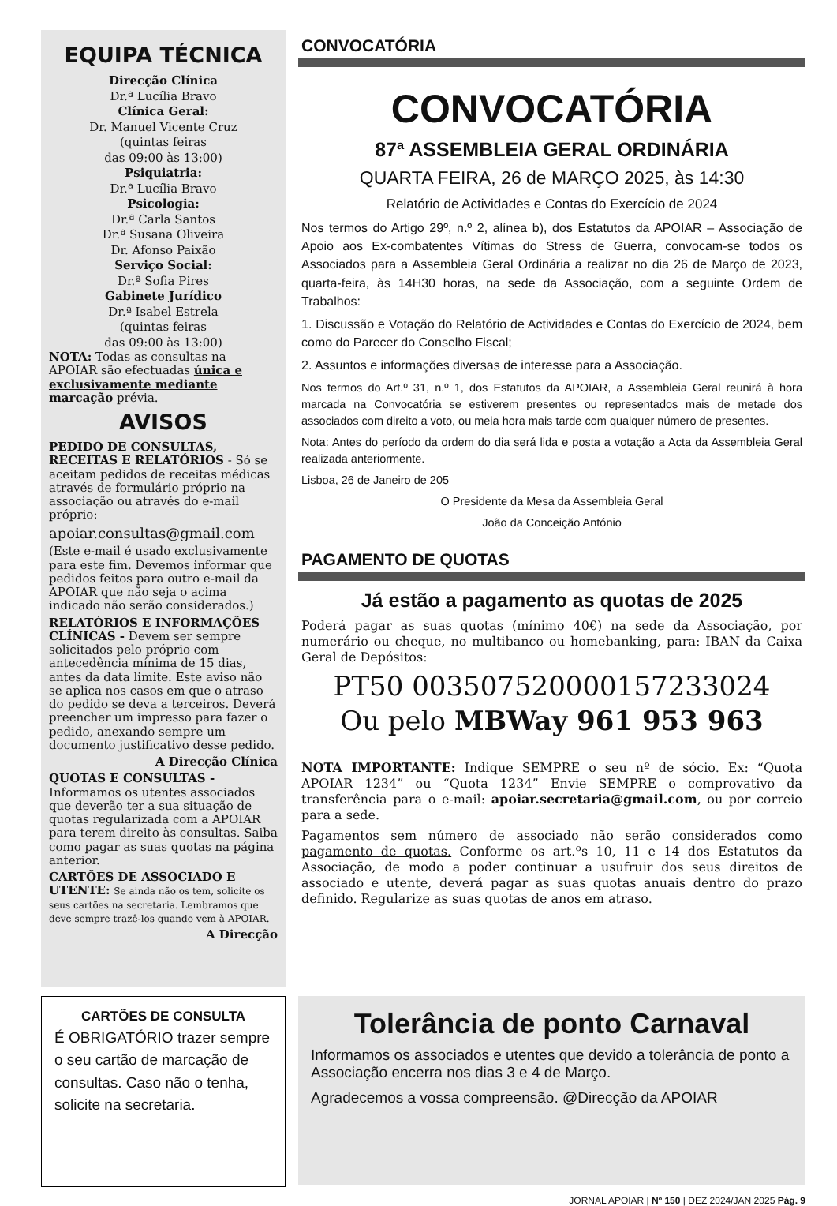EQUIPA TÉCNICA
Direcção Clínica
Dr.ª Lucília Bravo
Clínica Geral:
Dr. Manuel Vicente Cruz
(quintas feiras
das 09:00 às 13:00)
Psiquiatria:
Dr.ª Lucília Bravo
Psicologia:
Dr.ª Carla Santos
Dr.ª Susana Oliveira
Dr. Afonso Paixão
Serviço Social:
Dr.ª Sofia Pires
Gabinete Jurídico
Dr.ª Isabel Estrela
(quintas feiras
das 09:00 às 13:00)
NOTA: Todas as consultas na APOIAR são efectuadas única e exclusivamente mediante marcação prévia.
AVISOS
PEDIDO DE CONSULTAS, RECEITAS E RELATÓRIOS - Só se aceitam pedidos de receitas médicas através de formulário próprio na associação ou através do e-mail próprio:
apoiar.consultas@gmail.com
(Este e-mail é usado exclusivamente para este fim. Devemos informar que pedidos feitos para outro e-mail da APOIAR que não seja o acima indicado não serão considerados.)
RELATÓRIOS E INFORMAÇÕES CLÍNICAS - Devem ser sempre solicitados pelo próprio com antecedência mínima de 15 dias, antes da data limite. Este aviso não se aplica nos casos em que o atraso do pedido se deva a terceiros. Deverá preencher um impresso para fazer o pedido, anexando sempre um documento justificativo desse pedido.
A Direcção Clínica
QUOTAS E CONSULTAS - Informamos os utentes associados que deverão ter a sua situação de quotas regularizada com a APOIAR para terem direito às consultas. Saiba como pagar as suas quotas na página anterior.
CARTÕES DE ASSOCIADO E UTENTE: Se ainda não os tem, solicite os seus cartões na secretaria. Lembramos que deve sempre trazê-los quando vem à APOIAR.
A Direcção
CONVOCATÓRIA
CONVOCATÓRIA
87ª ASSEMBLEIA GERAL ORDINÁRIA
QUARTA FEIRA, 26 de MARÇO 2025, às 14:30
Relatório de Actividades e Contas do Exercício de 2024
Nos termos do Artigo 29º, n.º 2, alínea b), dos Estatutos da APOIAR – Associação de Apoio aos Ex-combatentes Vítimas do Stress de Guerra, convocam-se todos os Associados para a Assembleia Geral Ordinária a realizar no dia 26 de Março de 2023, quarta-feira, às 14H30 horas, na sede da Associação, com a seguinte Ordem de Trabalhos:
1. Discussão e Votação do Relatório de Actividades e Contas do Exercício de 2024, bem como do Parecer do Conselho Fiscal;
2. Assuntos e informações diversas de interesse para a Associação.
Nos termos do Art.º 31, n.º 1, dos Estatutos da APOIAR, a Assembleia Geral reunirá à hora marcada na Convocatória se estiverem presentes ou representados mais de metade dos associados com direito a voto, ou meia hora mais tarde com qualquer número de presentes.
Nota: Antes do período da ordem do dia será lida e posta a votação a Acta da Assembleia Geral realizada anteriormente.
Lisboa, 26 de Janeiro de 205
O Presidente da Mesa da Assembleia Geral
João da Conceição António
PAGAMENTO DE QUOTAS
Já estão a pagamento as quotas de 2025
Poderá pagar as suas quotas (mínimo 40€) na sede da Associação, por numerário ou cheque, no multibanco ou homebanking, para: IBAN da Caixa Geral de Depósitos:
PT50 003507520000157233024
Ou pelo MBWay 961 953 963
NOTA IMPORTANTE: Indique SEMPRE o seu nº de sócio. Ex: “Quota APOIAR 1234” ou “Quota 1234” Envie SEMPRE o comprovativo da transferência para o e-mail: apoiar.secretaria@gmail.com, ou por correio para a sede.
Pagamentos sem número de associado não serão considerados como pagamento de quotas. Conforme os art.ºs 10, 11 e 14 dos Estatutos da Associação, de modo a poder continuar a usufruir dos seus direitos de associado e utente, deverá pagar as suas quotas anuais dentro do prazo definido. Regularize as suas quotas de anos em atraso.
CARTÕES DE CONSULTA
É OBRIGATÓRIO trazer sempre o seu cartão de marcação de consultas. Caso não o tenha, solicite na secretaria.
Tolerância de ponto Carnaval
Informamos os associados e utentes que devido a tolerância de ponto a Associação encerra nos dias 3 e 4 de Março.
Agradecemos a vossa compreensão. @Direcção da APOIAR
JORNAL APOIAR | Nº 150 | DEZ 2024/JAN 2025 Pág. 9